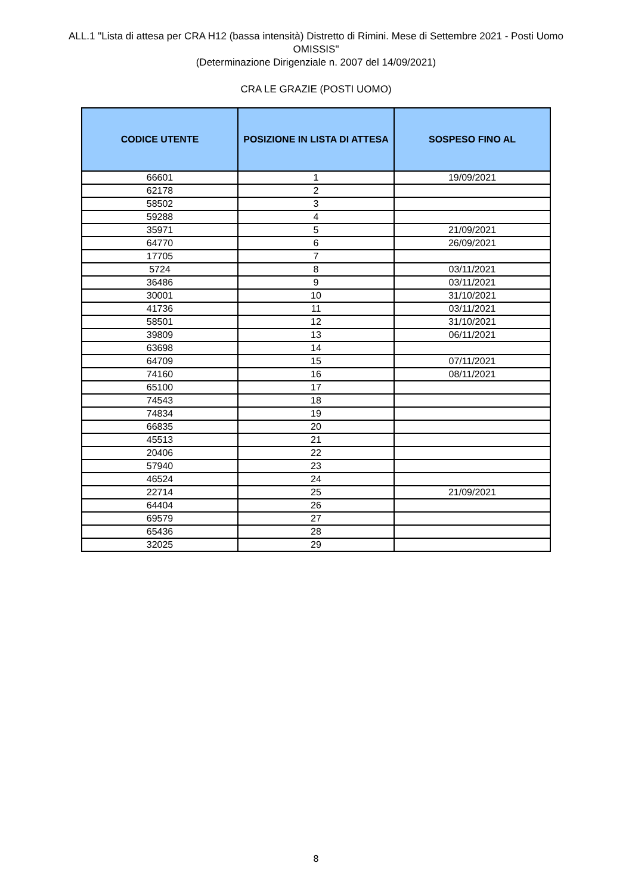ALL.1 "Lista di attesa per CRA H12 (bassa intensità) Distretto di Rimini. Mese di Settembre 2021 - Posti Uomo OMISSIS"
(Determinazione Dirigenziale n. 2007 del 14/09/2021)
CRA LE GRAZIE (POSTI UOMO)
| CODICE UTENTE | POSIZIONE IN LISTA DI ATTESA | SOSPESO FINO AL |
| --- | --- | --- |
| 66601 | 1 | 19/09/2021 |
| 62178 | 2 | |
| 58502 | 3 | |
| 59288 | 4 | |
| 35971 | 5 | 21/09/2021 |
| 64770 | 6 | 26/09/2021 |
| 17705 | 7 | |
| 5724 | 8 | 03/11/2021 |
| 36486 | 9 | 03/11/2021 |
| 30001 | 10 | 31/10/2021 |
| 41736 | 11 | 03/11/2021 |
| 58501 | 12 | 31/10/2021 |
| 39809 | 13 | 06/11/2021 |
| 63698 | 14 | |
| 64709 | 15 | 07/11/2021 |
| 74160 | 16 | 08/11/2021 |
| 65100 | 17 | |
| 74543 | 18 | |
| 74834 | 19 | |
| 66835 | 20 | |
| 45513 | 21 | |
| 20406 | 22 | |
| 57940 | 23 | |
| 46524 | 24 | |
| 22714 | 25 | 21/09/2021 |
| 64404 | 26 | |
| 69579 | 27 | |
| 65436 | 28 | |
| 32025 | 29 | |
8